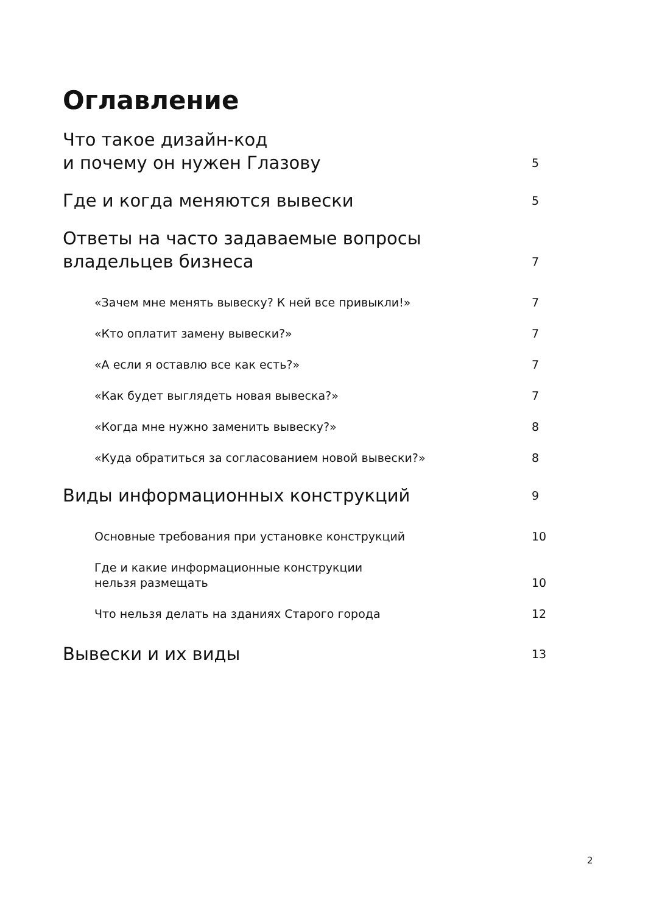Оглавление
Что такое дизайн-код
и почему он нужен Глазову 5
Где и когда меняются вывески 5
Ответы на часто задаваемые вопросы
владельцев бизнеса 7
«Зачем мне менять вывеску? К ней все привыкли!» 7
«Кто оплатит замену вывески?» 7
«А если я оставлю все как есть?» 7
«Как будет выглядеть новая вывеска?» 7
«Когда мне нужно заменить вывеску?» 8
«Куда обратиться за согласованием новой вывески?» 8
Виды информационных конструкций 9
Основные требования при установке конструкций 10
Где и какие информационные конструкции
нельзя размещать 10
Что нельзя делать на зданиях Старого города 12
Вывески и их виды 13
2